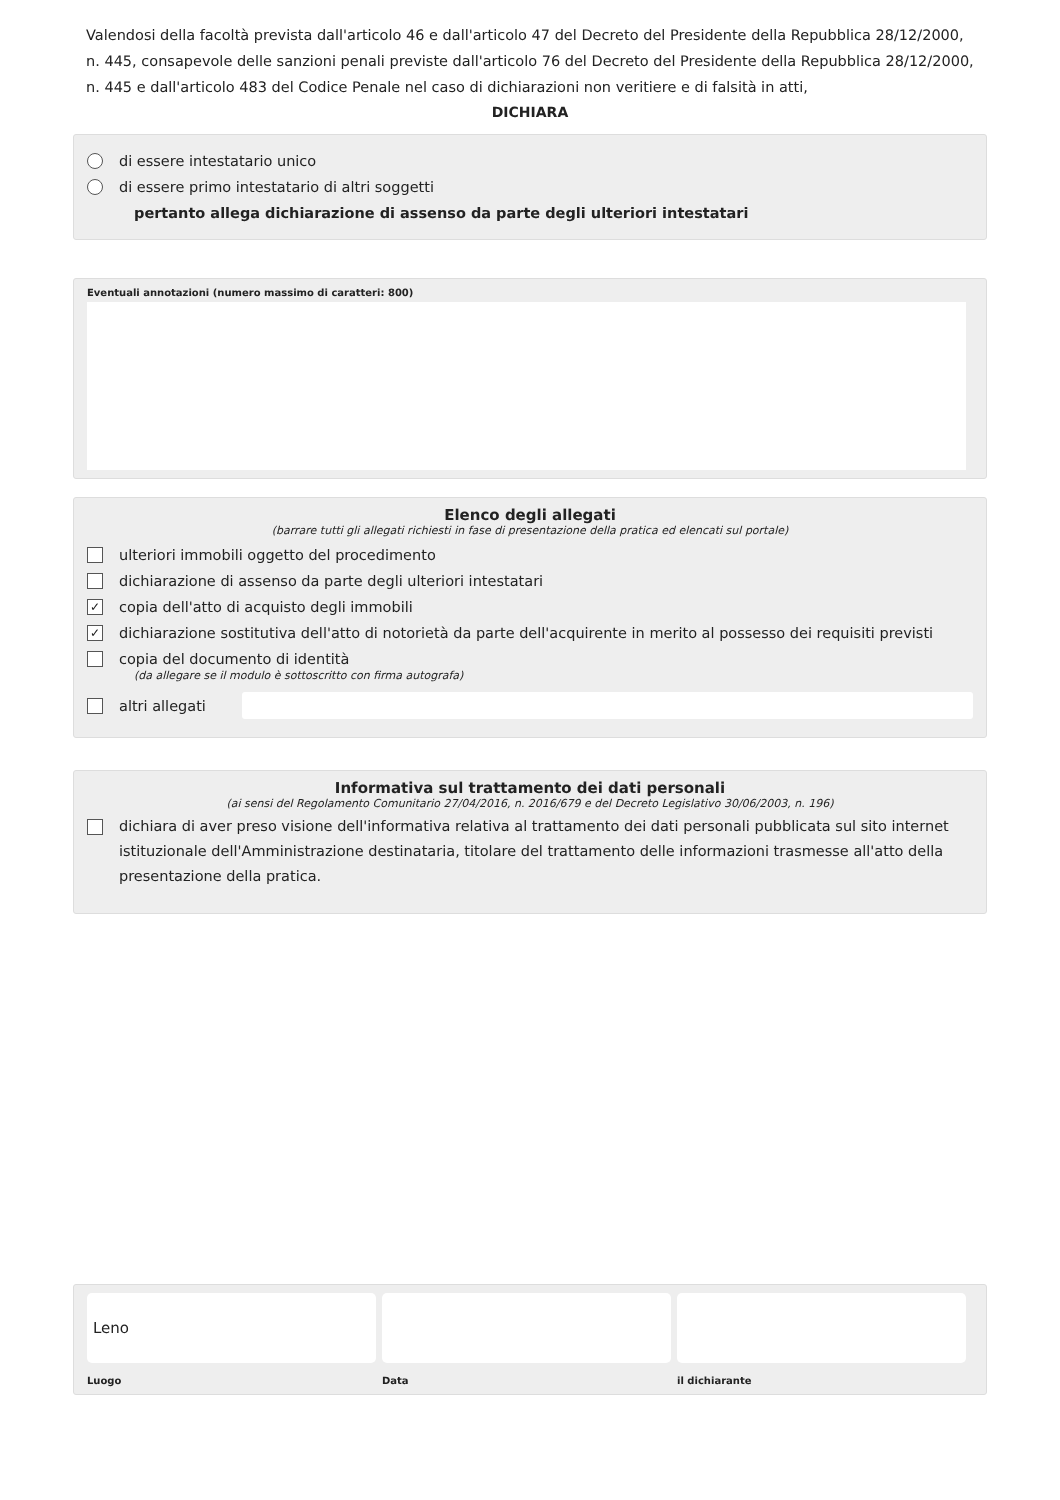Valendosi della facoltà prevista dall'articolo 46 e dall'articolo 47 del Decreto del Presidente della Repubblica 28/12/2000, n. 445, consapevole delle sanzioni penali previste dall'articolo 76 del Decreto del Presidente della Repubblica 28/12/2000, n. 445 e dall'articolo 483 del Codice Penale nel caso di dichiarazioni non veritiere e di falsità in atti,
DICHIARA
di essere intestatario unico
di essere primo intestatario di altri soggetti
pertanto allega dichiarazione di assenso da parte degli ulteriori intestatari
Eventuali annotazioni (numero massimo di caratteri: 800)
Elenco degli allegati
(barrare tutti gli allegati richiesti in fase di presentazione della pratica ed elencati sul portale)
ulteriori immobili oggetto del procedimento
dichiarazione di assenso da parte degli ulteriori intestatari
✓ copia dell'atto di acquisto degli immobili
✓ dichiarazione sostitutiva dell'atto di notorietà da parte dell'acquirente in merito al possesso dei requisiti previsti
copia del documento di identità
(da allegare se il modulo è sottoscritto con firma autografa)
altri allegati
Informativa sul trattamento dei dati personali
(ai sensi del Regolamento Comunitario 27/04/2016, n. 2016/679 e del Decreto Legislativo 30/06/2003, n. 196)
dichiara di aver preso visione dell'informativa relativa al trattamento dei dati personali pubblicata sul sito internet istituzionale dell'Amministrazione destinataria, titolare del trattamento delle informazioni trasmesse all'atto della presentazione della pratica.
Leno
Luogo
Data il dichiarante